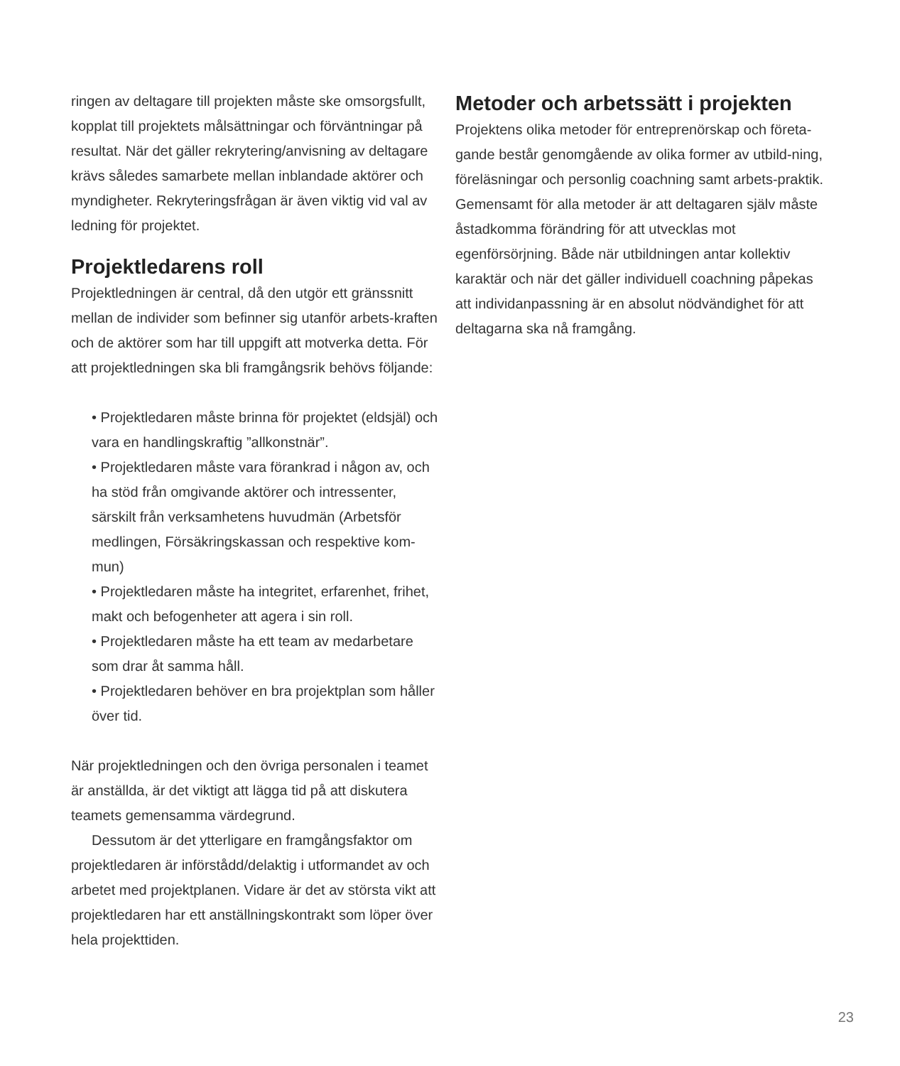ringen av deltagare till projekten måste ske omsorgsfullt, kopplat till projektets målsättningar och förväntningar på resultat. När det gäller rekrytering/anvisning av deltagare krävs således samarbete mellan inblandade aktörer och myndigheter. Rekryteringsfrågan är även viktig vid val av ledning för projektet.
Projektledarens roll
Projektledningen är central, då den utgör ett gränssnitt mellan de individer som befinner sig utanför arbets-kraften och de aktörer som har till uppgift att motverka detta. För att projektledningen ska bli framgångsrik behövs följande:
• Projektledaren måste brinna för projektet (eldsjäl) och vara en handlingskraftig ”allkonstnär”.
• Projektledaren måste vara förankrad i någon av, och ha stöd från omgivande aktörer och intressenter, särskilt från verksamhetens huvudmän (Arbetsför medlingen, Försäkringskassan och respektive kom-mun)
• Projektledaren måste ha integritet, erfarenhet, frihet, makt och befogenheter att agera i sin roll.
• Projektledaren måste ha ett team av medarbetare som drar åt samma håll.
• Projektledaren behöver en bra projektplan som håller över tid.
När projektledningen och den övriga personalen i teamet är anställda, är det viktigt att lägga tid på att diskutera teamets gemensamma värdegrund.
Dessutom är det ytterligare en framgångsfaktor om projektledaren är införstådd/delaktig i utformandet av och arbetet med projektplanen. Vidare är det av största vikt att projektledaren har ett anställningskontrakt som löper över hela projekttiden.
Metoder och arbetssätt i projekten
Projektens olika metoder för entreprenörskap och företa-gande består genomgående av olika former av utbild-ning, föreläsningar och personlig coachning samt arbets-praktik. Gemensamt för alla metoder är att deltagaren själv måste åstadkomma förändring för att utvecklas mot egenförsörjning. Både när utbildningen antar kollektiv karaktär och när det gäller individuell coachning påpekas att individanpassning är en absolut nödvändighet för att deltagarna ska nå framgång.
23